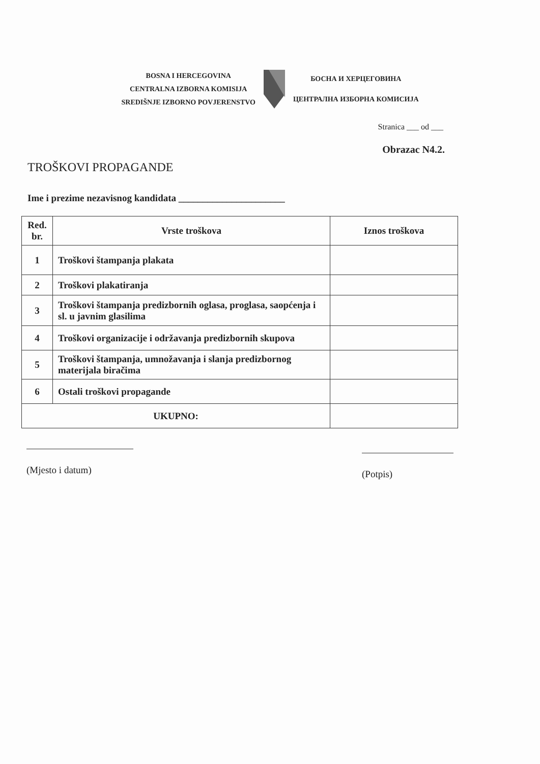BOSNA I HERCEGOVINA
CENTRALNA IZBORNA KOMISIJA
SREDIŠNJE IZBORNO POVJERENSTVO
БОСНА И ХЕРЦЕГОВИНА
ЦЕНТРАЛНА ИЗБОРНА КОМИСИЈА
Stranica ___ od ___
Obrazac N4.2.
TROŠKOVI PROPAGANDE
Ime i prezime nezavisnog kandidata ______________________
| Red. br. | Vrste troškova | Iznos troškova |
| --- | --- | --- |
| 1 | Troškovi štampanja plakata | |
| 2 | Troškovi plakatiranja | |
| 3 | Troškovi štampanja predizbornih oglasa, proglasa, saopćenja i sl. u javnim glasilima | |
| 4 | Troškovi organizacije i održavanja predizbornih skupova | |
| 5 | Troškovi štampanja, umnožavanja i slanja predizbornog materijala biračima | |
| 6 | Ostali troškovi propagande | |
| UKUPNO: | | |
(Mjesto i datum)
(Potpis)